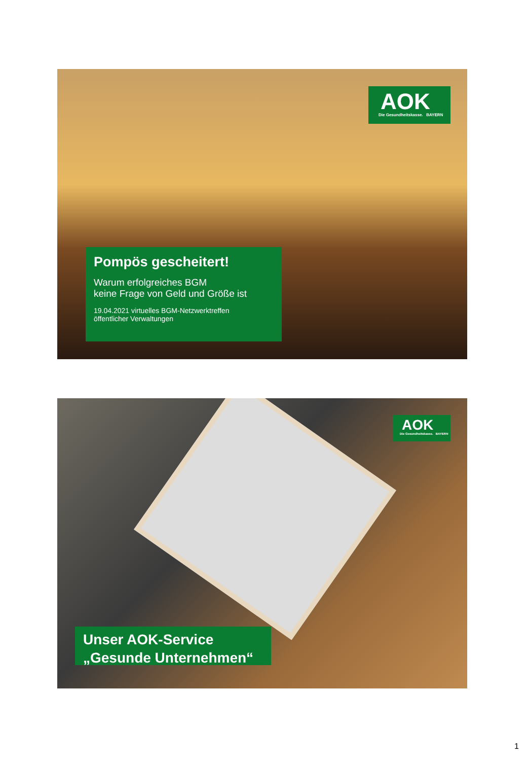AOK
Die Gesundheitskasse. BAYERN
Pompös gescheitert!
Warum erfolgreiches BGM
keine Frage von Geld und Größe ist
19.04.2021 virtuelles BGM-Netzwerktreffen
öffentlicher Verwaltungen
AOK
Die Gesundheitskasse. BAYERN
Unser AOK-Service
„Gesunde Unternehmen“
1